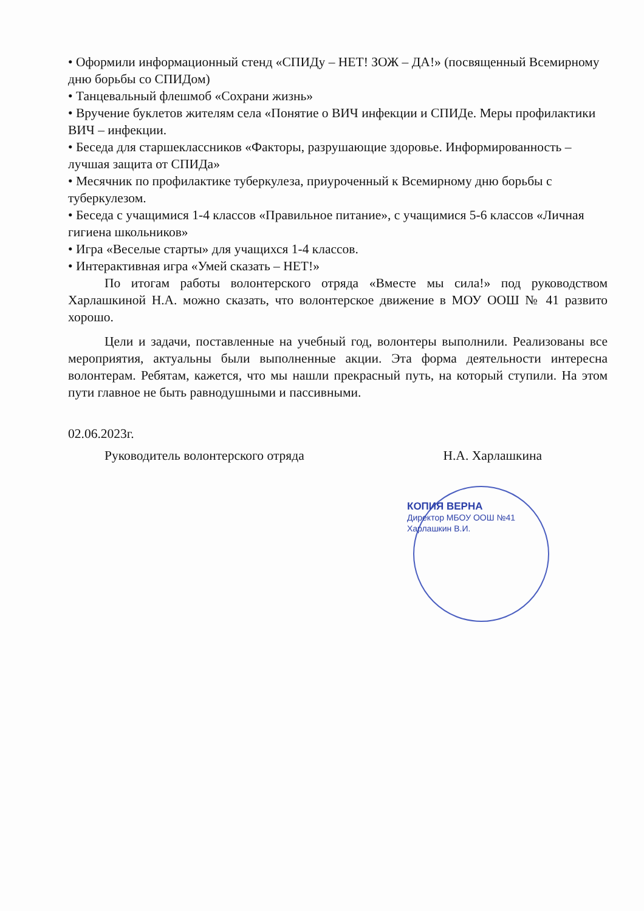• Оформили информационный стенд «СПИДу – НЕТ! ЗОЖ – ДА!» (посвященный Всемирному дню борьбы со СПИДом)
• Танцевальный флешмоб «Сохрани жизнь»
• Вручение буклетов жителям села «Понятие о ВИЧ инфекции и СПИДе. Меры профилактики ВИЧ – инфекции.
• Беседа для старшеклассников «Факторы, разрушающие здоровье. Информированность – лучшая защита от СПИДа»
• Месячник по профилактике туберкулеза, приуроченный к Всемирному дню борьбы с туберкулезом.
• Беседа с учащимися 1-4 классов «Правильное питание», с учащимися 5-6 классов «Личная гигиена школьников»
• Игра «Веселые старты» для учащихся 1-4 классов.
• Интерактивная игра «Умей сказать – НЕТ!»
По итогам работы волонтерского отряда «Вместе мы сила!» под руководством Харлашкиной Н.А. можно сказать, что волонтерское движение в МОУ ООШ № 41 развито хорошо.
Цели и задачи, поставленные на учебный год, волонтеры выполнили. Реализованы все мероприятия, актуальны были выполненные акции. Эта форма деятельности интересна волонтерам. Ребятам, кажется, что мы нашли прекрасный путь, на который ступили. На этом пути главное не быть равнодушными и пассивными.
02.06.2023г.
Руководитель волонтерского отряда Н.А. Харлашкина
КОПИЯ ВЕРНА
Директор МБОУ ООШ №41
Харлашкин В.И.